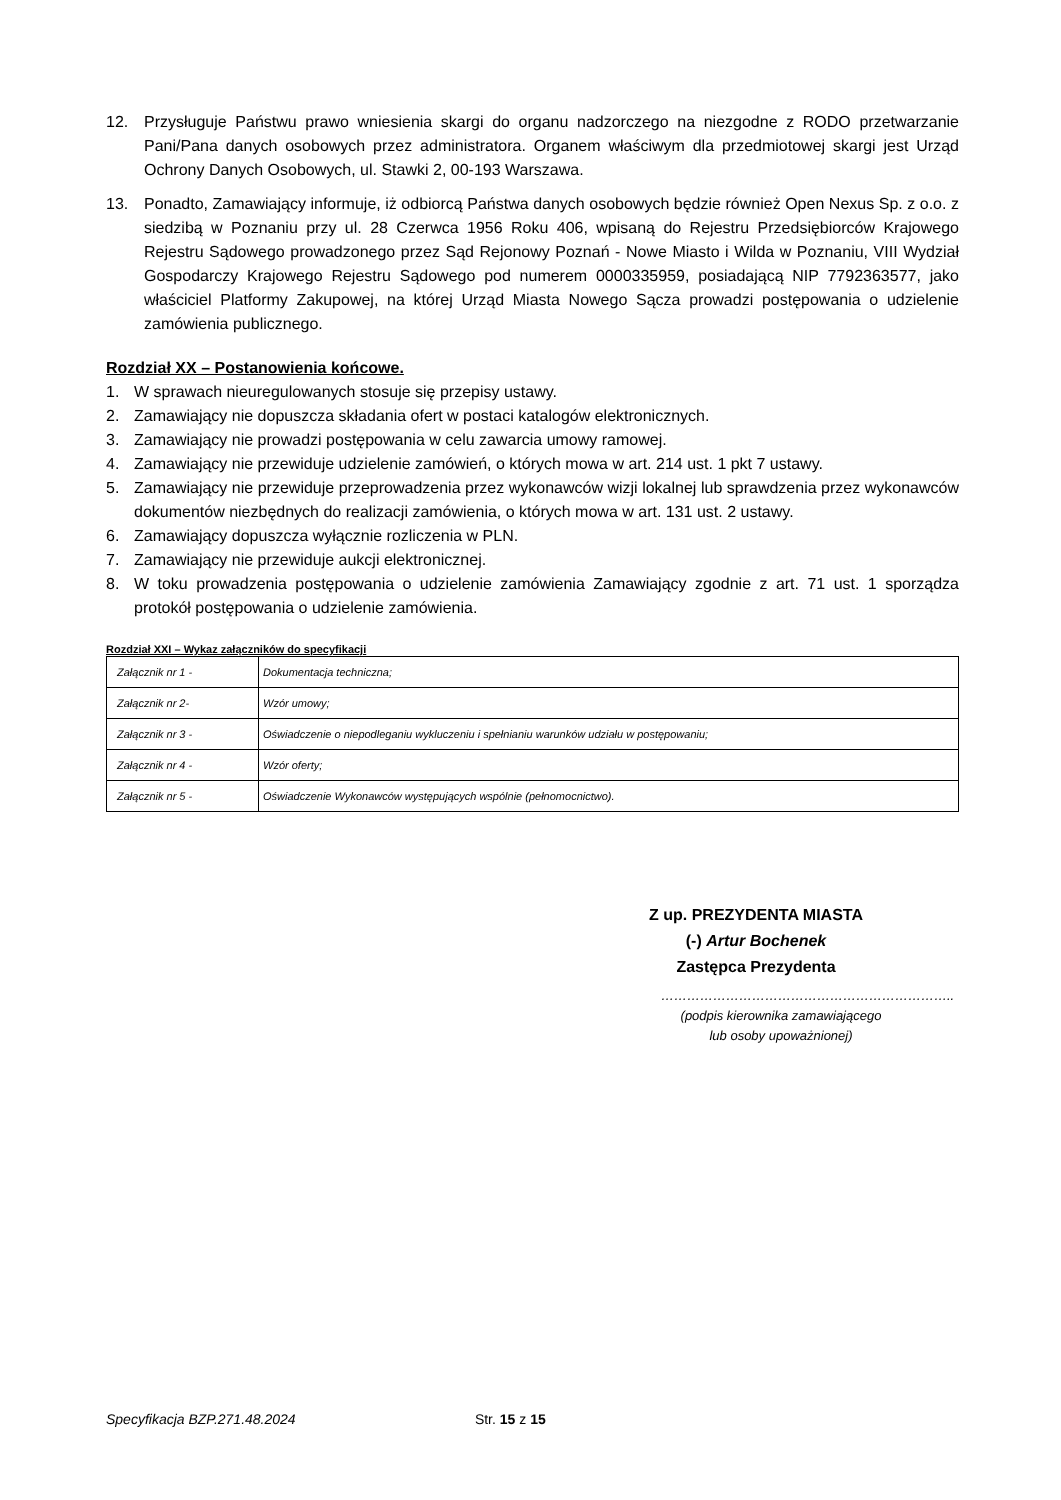12. Przysługuje Państwu prawo wniesienia skargi do organu nadzorczego na niezgodne z RODO przetwarzanie Pani/Pana danych osobowych przez administratora. Organem właściwym dla przedmiotowej skargi jest Urząd Ochrony Danych Osobowych, ul. Stawki 2, 00-193 Warszawa.
13. Ponadto, Zamawiający informuje, iż odbiorcą Państwa danych osobowych będzie również Open Nexus Sp. z o.o. z siedzibą w Poznaniu przy ul. 28 Czerwca 1956 Roku 406, wpisaną do Rejestru Przedsiębiorców Krajowego Rejestru Sądowego prowadzonego przez Sąd Rejonowy Poznań - Nowe Miasto i Wilda w Poznaniu, VIII Wydział Gospodarczy Krajowego Rejestru Sądowego pod numerem 0000335959, posiadającą NIP 7792363577, jako właściciel Platformy Zakupowej, na której Urząd Miasta Nowego Sącza prowadzi postępowania o udzielenie zamówienia publicznego.
Rozdział XX – Postanowienia końcowe.
1. W sprawach nieuregulowanych stosuje się przepisy ustawy.
2. Zamawiający nie dopuszcza składania ofert w postaci katalogów elektronicznych.
3. Zamawiający nie prowadzi postępowania w celu zawarcia umowy ramowej.
4. Zamawiający nie przewiduje udzielenie zamówień, o których mowa w art. 214 ust. 1 pkt 7 ustawy.
5. Zamawiający nie przewiduje przeprowadzenia przez wykonawców wizji lokalnej lub sprawdzenia przez wykonawców dokumentów niezbędnych do realizacji zamówienia, o których mowa w art. 131 ust. 2 ustawy.
6. Zamawiający dopuszcza wyłącznie rozliczenia w PLN.
7. Zamawiający nie przewiduje aukcji elektronicznej.
8. W toku prowadzenia postępowania o udzielenie zamówienia Zamawiający zgodnie z art. 71 ust. 1 sporządza protokół postępowania o udzielenie zamówienia.
Rozdział XXI – Wykaz załączników do specyfikacji
| Załącznik nr 1 - | Dokumentacja techniczna; |
| Załącznik nr 2- | Wzór umowy; |
| Załącznik nr 3 - | Oświadczenie o niepodleganiu wykluczeniu i spełnianiu warunków udziału w postępowaniu; |
| Załącznik nr 4 - | Wzór oferty; |
| Załącznik nr 5 - | Oświadczenie Wykonawców występujących wspólnie (pełnomocnictwo). |
Z up. PREZYDENTA MIASTA
(-) Artur Bochenek
Zastępca Prezydenta
…………………………………………………………..
(podpis kierownika zamawiającego
lub osoby upoważnionej)
Specyfikacja BZP.271.48.2024 Str. 15 z 15